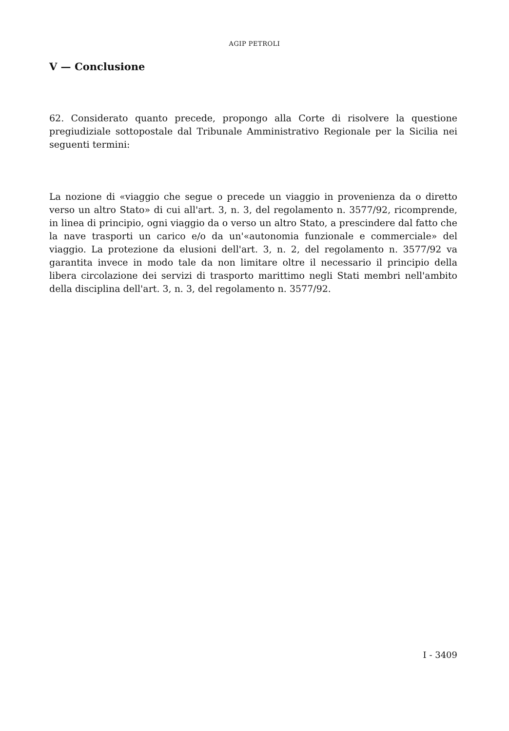AGIP PETROLI
V — Conclusione
62. Considerato quanto precede, propongo alla Corte di risolvere la questione pregiudiziale sottopostale dal Tribunale Amministrativo Regionale per la Sicilia nei seguenti termini:
La nozione di «viaggio che segue o precede un viaggio in provenienza da o diretto verso un altro Stato» di cui all'art. 3, n. 3, del regolamento n. 3577/92, ricomprende, in linea di principio, ogni viaggio da o verso un altro Stato, a prescindere dal fatto che la nave trasporti un carico e/o da un'«autonomia funzionale e commerciale» del viaggio. La protezione da elusioni dell'art. 3, n. 2, del regolamento n. 3577/92 va garantita invece in modo tale da non limitare oltre il necessario il principio della libera circolazione dei servizi di trasporto marittimo negli Stati membri nell'ambito della disciplina dell'art. 3, n. 3, del regolamento n. 3577/92.
I - 3409